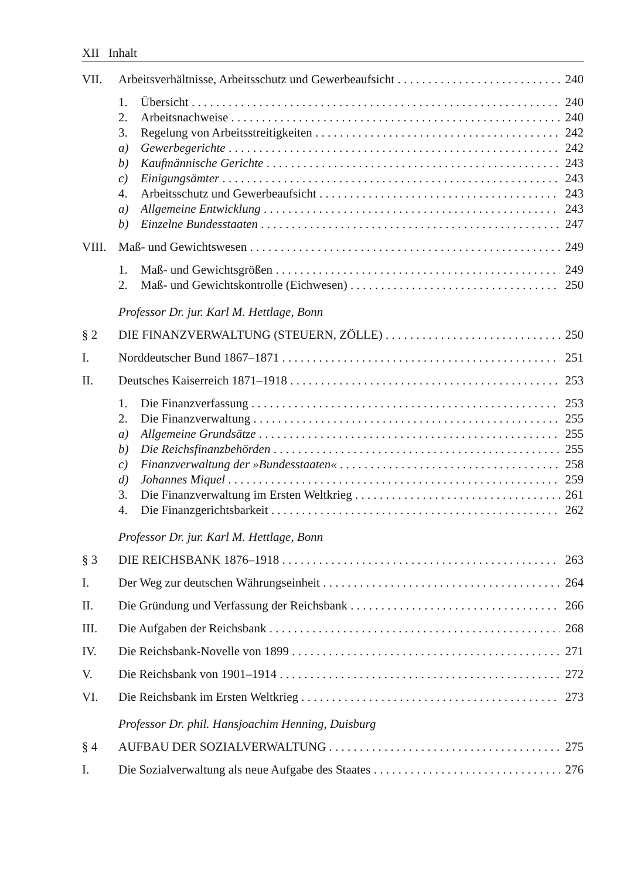XII Inhalt
VII. Arbeitsverhältnisse, Arbeitsschutz und Gewerbeaufsicht 240
1. Übersicht 240
2. Arbeitsnachweise 240
3. Regelung von Arbeitsstreitigkeiten 242
a) Gewerbegerichte 242
b) Kaufmännische Gerichte 243
c) Einigungsämter 243
4. Arbeitsschutz und Gewerbeaufsicht 243
a) Allgemeine Entwicklung 243
b) Einzelne Bundesstaaten 247
VIII. Maß- und Gewichtswesen 249
1. Maß- und Gewichtsgrößen 249
2. Maß- und Gewichtskontrolle (Eichwesen) 250
Professor Dr. jur. Karl M. Hettlage, Bonn
§ 2 DIE FINANZVERWALTUNG (STEUERN, ZÖLLE) 250
I. Norddeutscher Bund 1867–1871 251
II. Deutsches Kaiserreich 1871–1918 253
1. Die Finanzverfassung 253
2. Die Finanzverwaltung 255
a) Allgemeine Grundsätze 255
b) Die Reichsfinanzbehörden 255
c) Finanzverwaltung der »Bundesstaaten« 258
d) Johannes Miquel 259
3. Die Finanzverwaltung im Ersten Weltkrieg 261
4. Die Finanzgerichtsbarkeit 262
Professor Dr. jur. Karl M. Hettlage, Bonn
§ 3 DIE REICHSBANK 1876–1918 263
I. Der Weg zur deutschen Währungseinheit 264
II. Die Gründung und Verfassung der Reichsbank 266
III. Die Aufgaben der Reichsbank 268
IV. Die Reichsbank-Novelle von 1899 271
V. Die Reichsbank von 1901–1914 272
VI. Die Reichsbank im Ersten Weltkrieg 273
Professor Dr. phil. Hansjoachim Henning, Duisburg
§ 4 AUFBAU DER SOZIALVERWALTUNG 275
I. Die Sozialverwaltung als neue Aufgabe des Staates 276